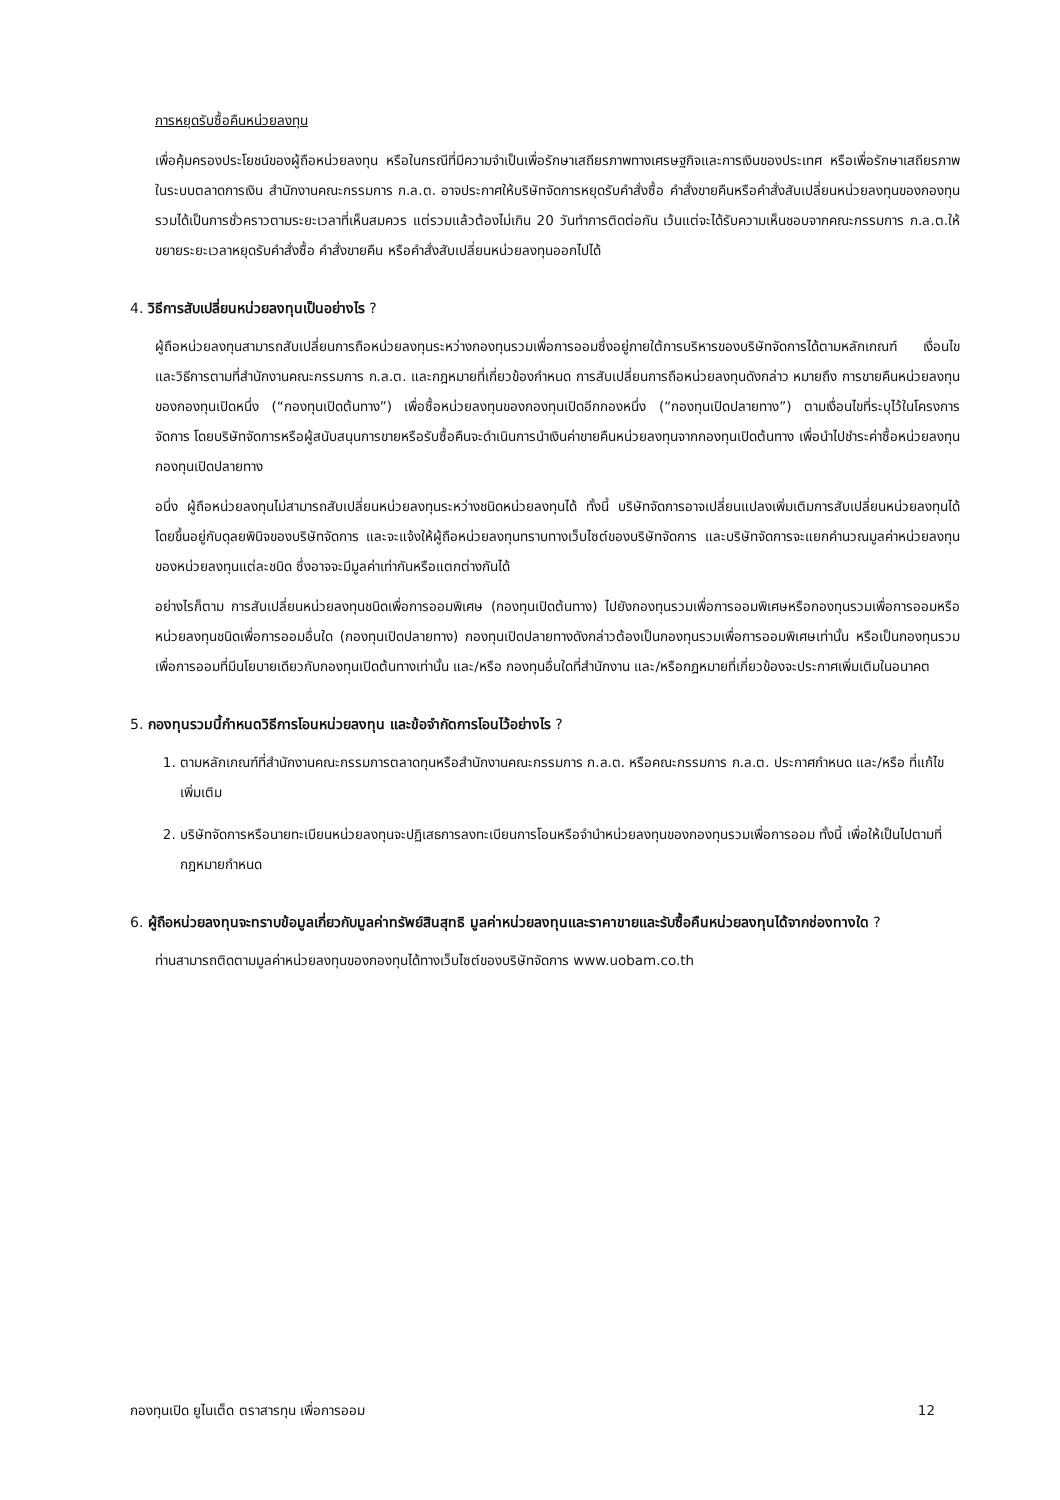การหยุดรับซื้อคืนหน่วยลงทุน
เพื่อคุ้มครองประโยชน์ของผู้ถือหน่วยลงทุน หรือในกรณีที่มีความจำเป็นเพื่อรักษาเสถียรภาพทางเศรษฐกิจและการเงินของประเทศ หรือเพื่อรักษาเสถียรภาพในระบบตลาดการเงิน สำนักงานคณะกรรมการ ก.ล.ต. อาจประกาศให้บริษัทจัดการหยุดรับคำสั่งซื้อ คำสั่งขายคืนหรือคำสั่งสับเปลี่ยนหน่วยลงทุนของกองทุนรวมได้เป็นการชั่วคราวตามระยะเวลาที่เห็นสมควร แต่รวมแล้วต้องไม่เกิน 20 วันทำการติดต่อกัน เว้นแต่จะได้รับความเห็นชอบจากคณะกรรมการ ก.ล.ต.ให้ขยายระยะเวลาหยุดรับคำสั่งซื้อ คำสั่งขายคืน หรือคำสั่งสับเปลี่ยนหน่วยลงทุนออกไปได้
4. วิธีการสับเปลี่ยนหน่วยลงทุนเป็นอย่างไร ?
ผู้ถือหน่วยลงทุนสามารถสับเปลี่ยนการถือหน่วยลงทุนระหว่างกองทุนรวมเพื่อการออมซึ่งอยู่ภายใต้การบริหารของบริษัทจัดการได้ตามหลักเกณฑ์ เงื่อนไข และวิธีการตามที่สำนักงานคณะกรรมการ ก.ล.ต. และกฎหมายที่เกี่ยวข้องกำหนด การสับเปลี่ยนการถือหน่วยลงทุนดังกล่าว หมายถึง การขายคืนหน่วยลงทุนของกองทุนเปิดหนึ่ง (“กองทุนเปิดต้นทาง”) เพื่อซื้อหน่วยลงทุนของกองทุนเปิดอีกกองหนึ่ง (“กองทุนเปิดปลายทาง”) ตามเงื่อนไขที่ระบุไว้ในโครงการจัดการ โดยบริษัทจัดการหรือผู้สนับสนุนการขายหรือรับซื้อคืนจะดำเนินการนำเงินค่าขายคืนหน่วยลงทุนจากกองทุนเปิดต้นทาง เพื่อนำไปชำระค่าซื้อหน่วยลงทุนกองทุนเปิดปลายทาง
อนึ่ง ผู้ถือหน่วยลงทุนไม่สามารถสับเปลี่ยนหน่วยลงทุนระหว่างชนิดหน่วยลงทุนได้ ทั้งนี้ บริษัทจัดการอาจเปลี่ยนแปลงเพิ่มเติมการสับเปลี่ยนหน่วยลงทุนได้ โดยขึ้นอยู่กับดุลยพินิจของบริษัทจัดการ และจะแจ้งให้ผู้ถือหน่วยลงทุนทราบทางเว็บไซต์ของบริษัทจัดการ และบริษัทจัดการจะแยกคำนวณมูลค่าหน่วยลงทุนของหน่วยลงทุนแต่ละชนิด ซึ่งอาจจะมีมูลค่าเท่ากันหรือแตกต่างกันได้
อย่างไรก็ตาม การสับเปลี่ยนหน่วยลงทุนชนิดเพื่อการออมพิเศษ (กองทุนเปิดต้นทาง) ไปยังกองทุนรวมเพื่อการออมพิเศษหรือกองทุนรวมเพื่อการออมหรือหน่วยลงทุนชนิดเพื่อการออมอื่นใด (กองทุนเปิดปลายทาง) กองทุนเปิดปลายทางดังกล่าวต้องเป็นกองทุนรวมเพื่อการออมพิเศษเท่านั้น หรือเป็นกองทุนรวมเพื่อการออมที่มีนโยบายเดียวกับกองทุนเปิดต้นทางเท่านั้น และ/หรือ กองทุนอื่นใดที่สำนักงาน และ/หรือกฎหมายที่เกี่ยวข้องจะประกาศเพิ่มเติมในอนาคต
5. กองทุนรวมนี้กำหนดวิธีการโอนหน่วยลงทุน และข้อจำกัดการโอนไว้อย่างไร ?
1. ตามหลักเกณฑ์ที่สำนักงานคณะกรรมการตลาดทุนหรือสำนักงานคณะกรรมการ ก.ล.ต. หรือคณะกรรมการ ก.ล.ต. ประกาศกำหนด และ/หรือ ที่แก้ไขเพิ่มเติม
2. บริษัทจัดการหรือนายทะเบียนหน่วยลงทุนจะปฏิเสธการลงทะเบียนการโอนหรือจำนำหน่วยลงทุนของกองทุนรวมเพื่อการออม ทั้งนี้ เพื่อให้เป็นไปตามที่กฎหมายกำหนด
6. ผู้ถือหน่วยลงทุนจะทราบข้อมูลเกี่ยวกับมูลค่าทรัพย์สินสุทธิ มูลค่าหน่วยลงทุนและราคาขายและรับซื้อคืนหน่วยลงทุนได้จากช่องทางใด ?
ท่านสามารถติดตามมูลค่าหน่วยลงทุนของกองทุนได้ทางเว็บไซต์ของบริษัทจัดการ www.uobam.co.th
กองทุนเปิด ยูไนเต็ด ตราสารทุน เพื่อการออม 12